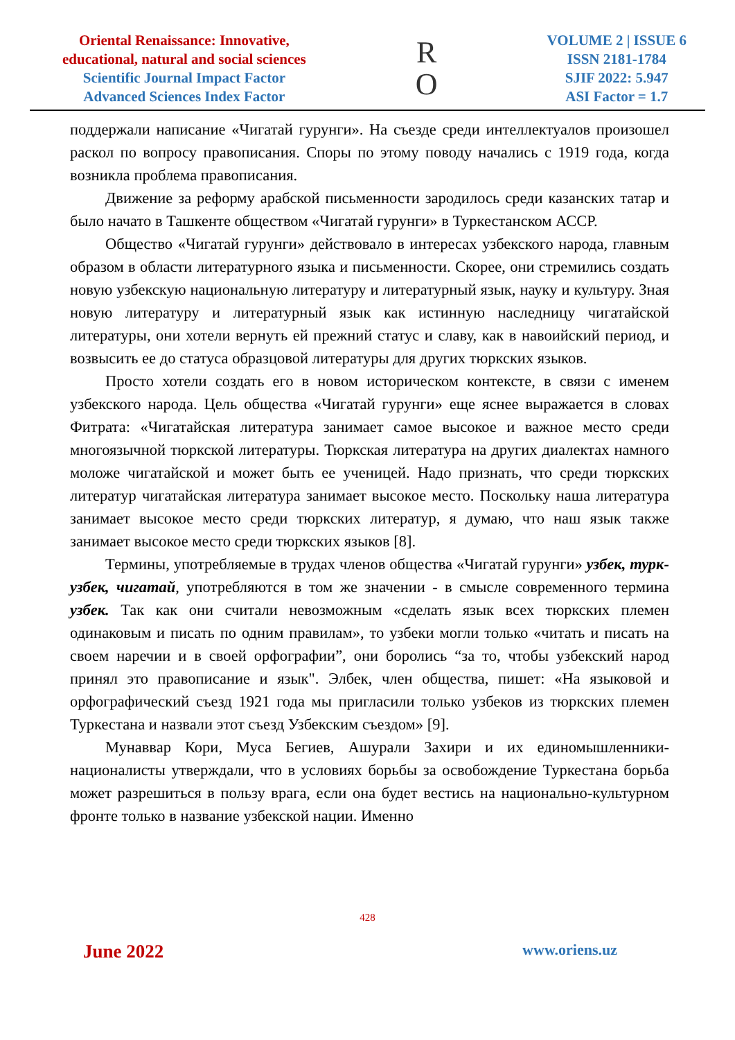Oriental Renaissance: Innovative,
educational, natural and social sciences
Scientific Journal Impact Factor
Advanced Sciences Index Factor
R
O
VOLUME 2 | ISSUE 6
ISSN 2181-1784
SJIF 2022: 5.947
ASI Factor = 1.7
поддержали написание «Чигатай гурунги». На съезде среди интеллектуалов произошел раскол по вопросу правописания. Споры по этому поводу начались с 1919 года, когда возникла проблема правописания.
Движение за реформу арабской письменности зародилось среди казанских татар и было начато в Ташкенте обществом «Чигатай гурунги» в Туркестанском АССР.
Общество «Чигатай гурунги» действовало в интересах узбекского народа, главным образом в области литературного языка и письменности. Скорее, они стремились создать новую узбекскую национальную литературу и литературный язык, науку и культуру. Зная новую литературу и литературный язык как истинную наследницу чигатайской литературы, они хотели вернуть ей прежний статус и славу, как в навоийский период, и возвысить ее до статуса образцовой литературы для других тюркских языков.
Просто хотели создать его в новом историческом контексте, в связи с именем узбекского народа. Цель общества «Чигатай гурунги» еще яснее выражается в словах Фитрата: «Чигатайская литература занимает самое высокое и важное место среди многоязычной тюркской литературы. Тюркская литература на других диалектах намного моложе чигатайской и может быть ее ученицей. Надо признать, что среди тюркских литератур чигатайская литература занимает высокое место. Поскольку наша литература занимает высокое место среди тюркских литератур, я думаю, что наш язык также занимает высокое место среди тюркских языков [8].
Термины, употребляемые в трудах членов общества «Чигатай гурунги» узбек, турк-узбек, чигатай, употребляются в том же значении - в смысле современного термина узбек. Так как они считали невозможным «сделать язык всех тюркских племен одинаковым и писать по одним правилам», то узбеки могли только «читать и писать на своем наречии и в своей орфографии”, они боролись “за то, чтобы узбекский народ принял это правописание и язык". Элбек, член общества, пишет: «На языковой и орфографический съезд 1921 года мы пригласили только узбеков из тюркских племен Туркестана и назвали этот съезд Узбекским съездом» [9].
Мунаввар Кори, Муса Бегиев, Ашурали Захири и их единомышленники-националисты утверждали, что в условиях борьбы за освобождение Туркестана борьба может разрешиться в пользу врага, если она будет вестись на национально-культурном фронте только в название узбекской нации. Именно
428
June 2022 www.oriens.uz